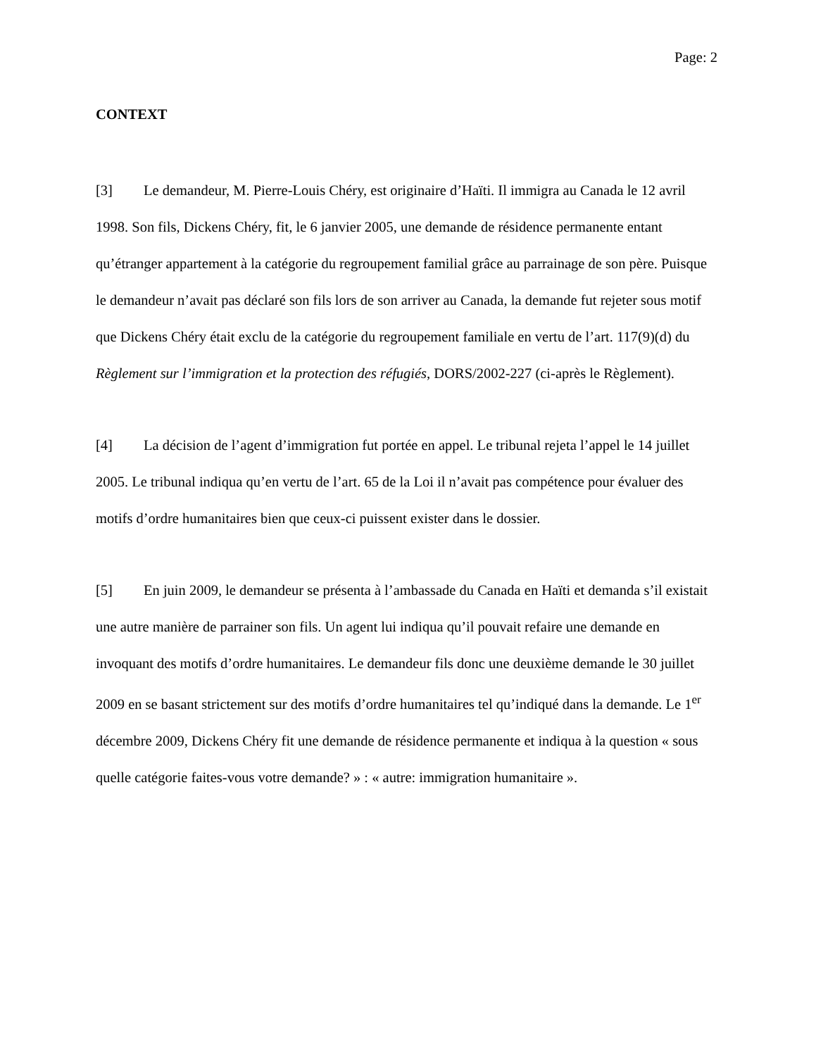Page: 2
CONTEXT
[3] Le demandeur, M. Pierre-Louis Chéry, est originaire d’Haïti. Il immigra au Canada le 12 avril 1998. Son fils, Dickens Chéry, fit, le 6 janvier 2005, une demande de résidence permanente entant qu’étranger appartement à la catégorie du regroupement familial grâce au parrainage de son père. Puisque le demandeur n’avait pas déclaré son fils lors de son arriver au Canada, la demande fut rejeter sous motif que Dickens Chéry était exclu de la catégorie du regroupement familiale en vertu de l’art. 117(9)(d) du Règlement sur l’immigration et la protection des réfugiés, DORS/2002-227 (ci-après le Règlement).
[4] La décision de l’agent d’immigration fut portée en appel. Le tribunal rejeta l’appel le 14 juillet 2005. Le tribunal indiqua qu’en vertu de l’art. 65 de la Loi il n’avait pas compétence pour évaluer des motifs d’ordre humanitaires bien que ceux-ci puissent exister dans le dossier.
[5] En juin 2009, le demandeur se présenta à l’ambassade du Canada en Haïti et demanda s’il existait une autre manière de parrainer son fils. Un agent lui indiqua qu’il pouvait refaire une demande en invoquant des motifs d’ordre humanitaires. Le demandeur fils donc une deuxième demande le 30 juillet 2009 en se basant strictement sur des motifs d’ordre humanitaires tel qu’indiqué dans la demande. Le 1<sup>er</sup> décembre 2009, Dickens Chéry fit une demande de résidence permanente et indiqua à la question « sous quelle catégorie faites-vous votre demande? » : « autre: immigration humanitaire ».